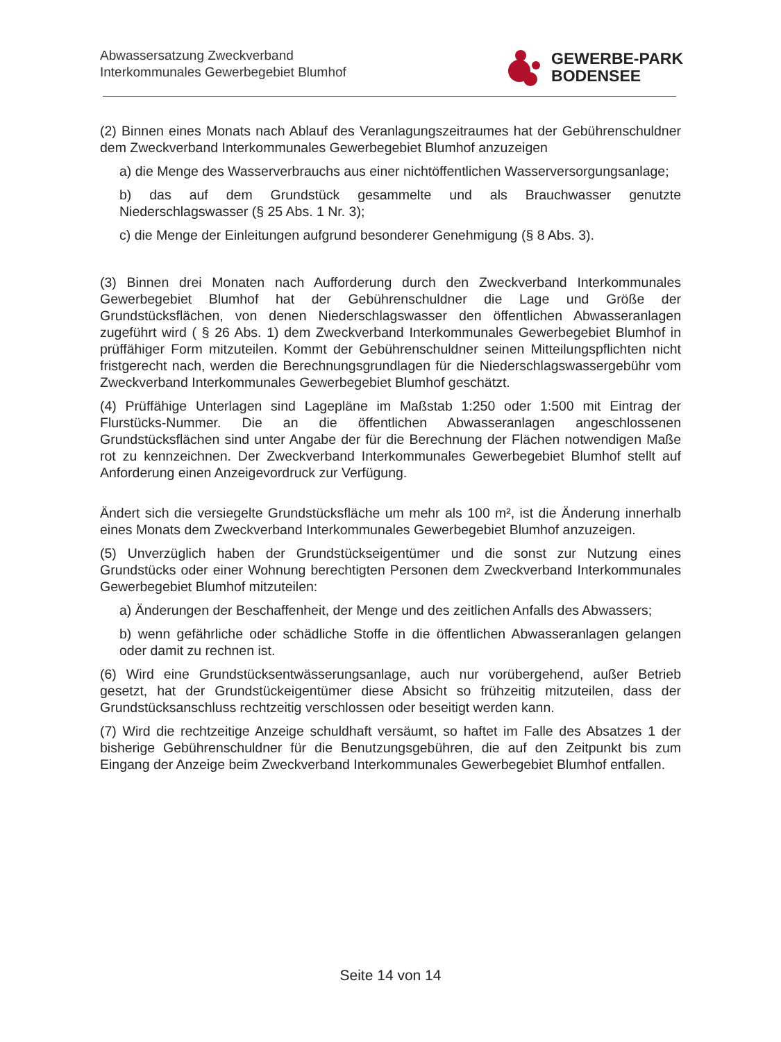Abwassersatzung Zweckverband
Interkommunales Gewerbegebiet Blumhof
GEWERBE-PARK
BODENSEE
(2) Binnen eines Monats nach Ablauf des Veranlagungszeitraumes hat der Gebührenschuldner dem Zweckverband Interkommunales Gewerbegebiet Blumhof anzuzeigen
a) die Menge des Wasserverbrauchs aus einer nichtöffentlichen Wasserversorgungsanlage;
b) das auf dem Grundstück gesammelte und als Brauchwasser genutzte Niederschlagswasser (§ 25 Abs. 1 Nr. 3);
c) die Menge der Einleitungen aufgrund besonderer Genehmigung (§ 8 Abs. 3).
(3) Binnen drei Monaten nach Aufforderung durch den Zweckverband Interkommunales Gewerbegebiet Blumhof hat der Gebührenschuldner die Lage und Größe der Grundstücksflächen, von denen Niederschlagswasser den öffentlichen Abwasseranlagen zugeführt wird ( § 26 Abs. 1) dem Zweckverband Interkommunales Gewerbegebiet Blumhof in prüffähiger Form mitzuteilen. Kommt der Gebührenschuldner seinen Mitteilungspflichten nicht fristgerecht nach, werden die Berechnungsgrundlagen für die Niederschlagswassergebühr vom Zweckverband Interkommunales Gewerbegebiet Blumhof geschätzt.
(4) Prüffähige Unterlagen sind Lagepläne im Maßstab 1:250 oder 1:500 mit Eintrag der Flurstücks-Nummer. Die an die öffentlichen Abwasseranlagen angeschlossenen Grundstücksflächen sind unter Angabe der für die Berechnung der Flächen notwendigen Maße rot zu kennzeichnen. Der Zweckverband Interkommunales Gewerbegebiet Blumhof stellt auf Anforderung einen Anzeigevordruck zur Verfügung.
Ändert sich die versiegelte Grundstücksfläche um mehr als 100 m², ist die Änderung innerhalb eines Monats dem Zweckverband Interkommunales Gewerbegebiet Blumhof anzuzeigen.
(5) Unverzüglich haben der Grundstückseigentümer und die sonst zur Nutzung eines Grundstücks oder einer Wohnung berechtigten Personen dem Zweckverband Interkommunales Gewerbegebiet Blumhof mitzuteilen:
a) Änderungen der Beschaffenheit, der Menge und des zeitlichen Anfalls des Abwassers;
b) wenn gefährliche oder schädliche Stoffe in die öffentlichen Abwasseranlagen gelangen oder damit zu rechnen ist.
(6) Wird eine Grundstücksentwässerungsanlage, auch nur vorübergehend, außer Betrieb gesetzt, hat der Grundstückeigentümer diese Absicht so frühzeitig mitzuteilen, dass der Grundstücksanschluss rechtzeitig verschlossen oder beseitigt werden kann.
(7) Wird die rechtzeitige Anzeige schuldhaft versäumt, so haftet im Falle des Absatzes 1 der bisherige Gebührenschuldner für die Benutzungsgebühren, die auf den Zeitpunkt bis zum Eingang der Anzeige beim Zweckverband Interkommunales Gewerbegebiet Blumhof entfallen.
Seite 14 von 14